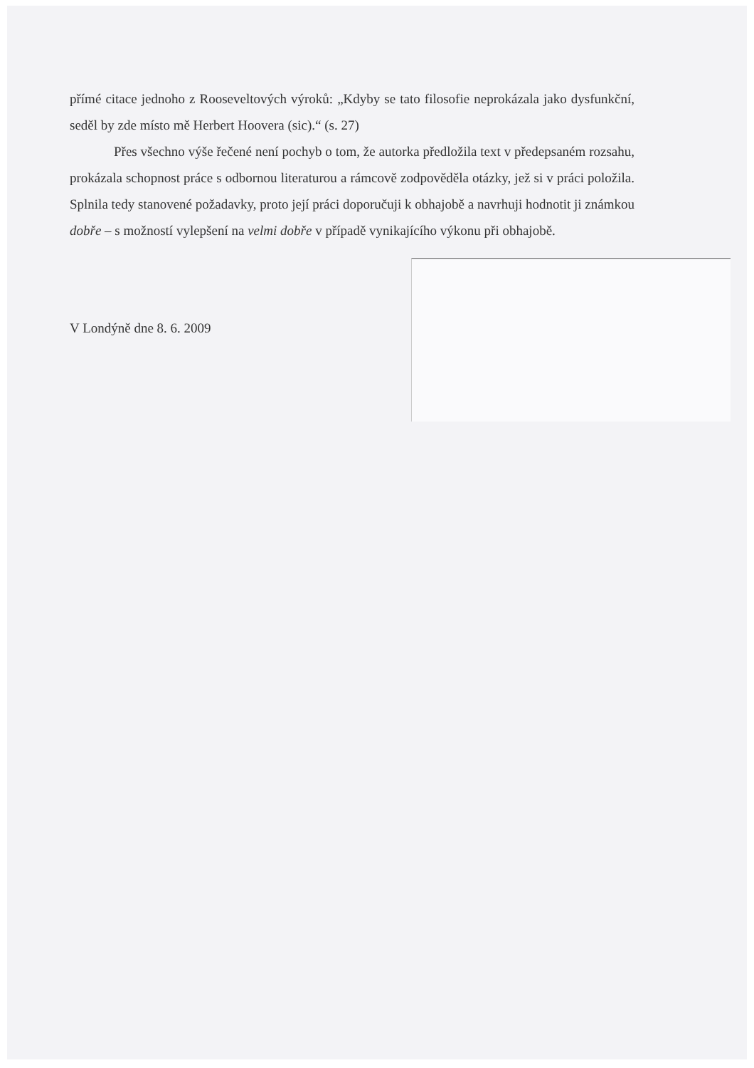přímé citace jednoho z Rooseveltových výroků: „Kdyby se tato filosofie neprokázala jako dysfunkční, seděl by zde místo mě Herbert Hoovera (sic).“ (s. 27)
Přes všechno výše řečené není pochyb o tom, že autorka předložila text v předepsaném rozsahu, prokázala schopnost práce s odbornou literaturou a rámcově zodpověděla otázky, jež si v práci položila. Splnila tedy stanovené požadavky, proto její práci doporučuji k obhajobě a navrhuji hodnotit ji známkou dobře – s možností vylepšení na velmi dobře v případě vynikajícího výkonu při obhajobě.
V Londýně dne 8. 6. 2009